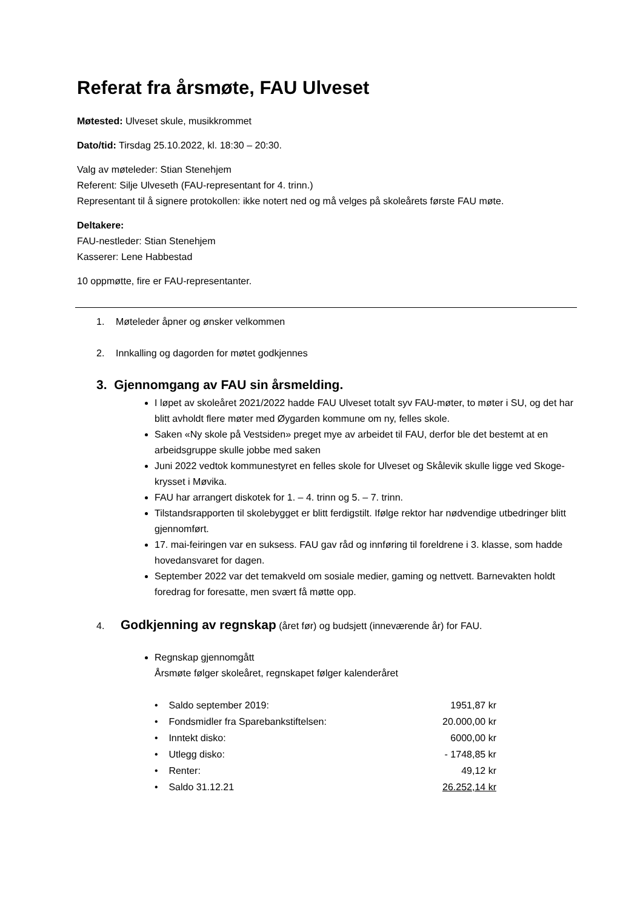Referat fra årsmøte, FAU Ulveset
Møtested: Ulveset skule, musikkrommet
Dato/tid: Tirsdag 25.10.2022, kl. 18:30 – 20:30.
Valg av møteleder: Stian Stenehjem
Referent: Silje Ulveseth (FAU-representant for 4. trinn.)
Representant til å signere protokollen: ikke notert ned og må velges på skoleårets første FAU møte.
Deltakere:
FAU-nestleder: Stian Stenehjem
Kasserer: Lene Habbestad
10 oppmøtte, fire er FAU-representanter.
1. Møteleder åpner og ønsker velkommen
2. Innkalling og dagorden for møtet godkjennes
3. Gjennomgang av FAU sin årsmelding.
I løpet av skoleåret 2021/2022 hadde FAU Ulveset totalt syv FAU-møter, to møter i SU, og det har blitt avholdt flere møter med Øygarden kommune om ny, felles skole.
Saken «Ny skole på Vestsiden» preget mye av arbeidet til FAU, derfor ble det bestemt at en arbeidsgruppe skulle jobbe med saken
Juni 2022 vedtok kommunestyret en felles skole for Ulveset og Skålevik skulle ligge ved Skoge-krysset i Møvika.
FAU har arrangert diskotek for 1. – 4. trinn og 5. – 7. trinn.
Tilstandsrapporten til skolebygget er blitt ferdigstilt. Ifølge rektor har nødvendige utbedringer blitt gjennomført.
17. mai-feiringen var en suksess. FAU gav råd og innføring til foreldrene i 3. klasse, som hadde hovedansvaret for dagen.
September 2022 var det temakveld om sosiale medier, gaming og nettvett. Barnevakten holdt foredrag for foresatte, men svært få møtte opp.
4. Godkjenning av regnskap (året før) og budsjett (inneværende år) for FAU.
Regnskap gjennomgått
Årsmøte følger skoleåret, regnskapet følger kalenderåret
| • Saldo september 2019: | 1951,87 kr |
| • Fondsmidler fra Sparebankstiftelsen: | 20.000,00 kr |
| • Inntekt disko: | 6000,00 kr |
| • Utlegg disko: | - 1748,85 kr |
| • Renter: | 49,12 kr |
| • Saldo 31.12.21 | 26.252,14 kr |